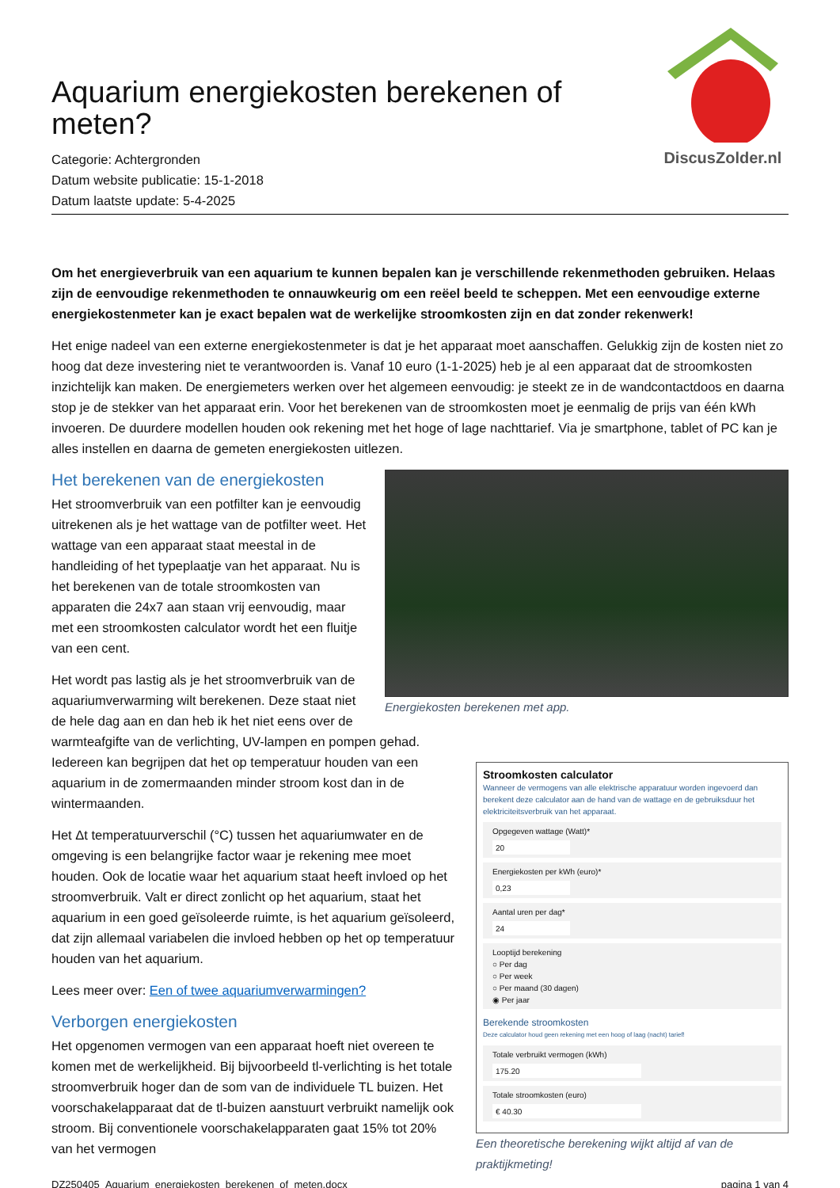Aquarium energiekosten berekenen of meten?
Categorie: Achtergronden
Datum website publicatie: 15-1-2018
Datum laatste update: 5-4-2025
DiscusZolder.nl
Om het energieverbruik van een aquarium te kunnen bepalen kan je verschillende rekenmethoden gebruiken. Helaas zijn de eenvoudige rekenmethoden te onnauwkeurig om een reëel beeld te scheppen. Met een eenvoudige externe energiekostenmeter kan je exact bepalen wat de werkelijke stroomkosten zijn en dat zonder rekenwerk!
Het enige nadeel van een externe energiekostenmeter is dat je het apparaat moet aanschaffen. Gelukkig zijn de kosten niet zo hoog dat deze investering niet te verantwoorden is. Vanaf 10 euro (1-1-2025) heb je al een apparaat dat de stroomkosten inzichtelijk kan maken. De energiemeters werken over het algemeen eenvoudig: je steekt ze in de wandcontactdoos en daarna stop je de stekker van het apparaat erin. Voor het berekenen van de stroomkosten moet je eenmalig de prijs van één kWh invoeren. De duurdere modellen houden ook rekening met het hoge of lage nachttarief. Via je smartphone, tablet of PC kan je alles instellen en daarna de gemeten energiekosten uitlezen.
Energiekosten berekenen met app.
Het berekenen van de energiekosten
Het stroomverbruik van een potfilter kan je eenvoudig uitrekenen als je het wattage van de potfilter weet. Het wattage van een apparaat staat meestal in de handleiding of het typeplaatje van het apparaat. Nu is het berekenen van de totale stroomkosten van apparaten die 24x7 aan staan vrij eenvoudig, maar met een stroomkosten calculator wordt het een fluitje van een cent.
Stroomkosten calculator
Wanneer de vermogens van alle elektrische apparatuur worden ingevoerd dan berekent deze calculator aan de hand van de wattage en de gebruiksduur het elektriciteitsverbruik van het apparaat.
Opgegeven wattage (Watt)*
20
Energiekosten per kWh (euro)*
0,23
Aantal uren per dag*
24
Looptijd berekening
○ Per dag
○ Per week
○ Per maand (30 dagen)
◉ Per jaar
Berekende stroomkosten
Deze calculator houd geen rekening met een hoog of laag (nacht) tarief!
Totale verbruikt vermogen (kWh)
175.20
Totale stroomkosten (euro)
€ 40.30
Een theoretische berekening wijkt altijd af van de praktijkmeting!
Het wordt pas lastig als je het stroomverbruik van de aquariumverwarming wilt berekenen. Deze staat niet de hele dag aan en dan heb ik het niet eens over de warmteafgifte van de verlichting, UV-lampen en pompen gehad. Iedereen kan begrijpen dat het op temperatuur houden van een aquarium in de zomermaanden minder stroom kost dan in de wintermaanden.
Het Δt temperatuurverschil (°C) tussen het aquariumwater en de omgeving is een belangrijke factor waar je rekening mee moet houden. Ook de locatie waar het aquarium staat heeft invloed op het stroomverbruik. Valt er direct zonlicht op het aquarium, staat het aquarium in een goed geïsoleerde ruimte, is het aquarium geïsoleerd, dat zijn allemaal variabelen die invloed hebben op het op temperatuur houden van het aquarium.
Lees meer over: Een of twee aquariumverwarmingen?
Verborgen energiekosten
Het opgenomen vermogen van een apparaat hoeft niet overeen te komen met de werkelijkheid. Bij bijvoorbeeld tl-verlichting is het totale stroomverbruik hoger dan de som van de individuele TL buizen. Het voorschakelapparaat dat de tl-buizen aanstuurt verbruikt namelijk ook stroom. Bij conventionele voorschakelapparaten gaat 15% tot 20% van het vermogen
DZ250405_Aquarium_energiekosten_berekenen_of_meten.docx pagina 1 van 4